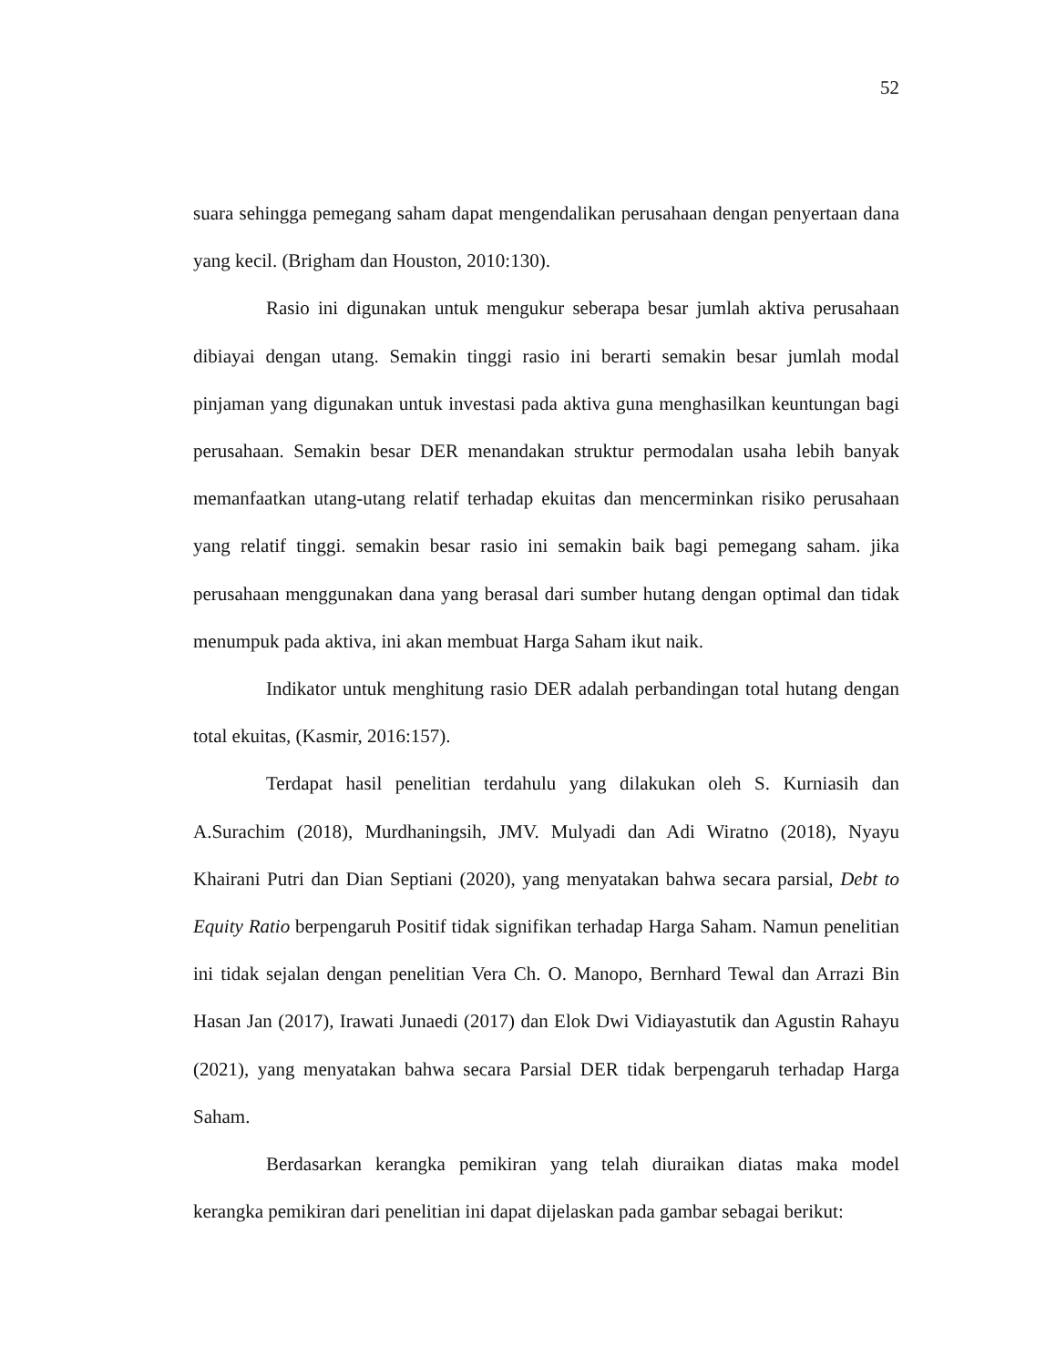52
suara sehingga pemegang saham dapat mengendalikan perusahaan dengan penyertaan dana yang kecil. (Brigham dan Houston, 2010:130).
Rasio ini digunakan untuk mengukur seberapa besar jumlah aktiva perusahaan dibiayai dengan utang. Semakin tinggi rasio ini berarti semakin besar jumlah modal pinjaman yang digunakan untuk investasi pada aktiva guna menghasilkan keuntungan bagi perusahaan. Semakin besar DER menandakan struktur permodalan usaha lebih banyak memanfaatkan utang-utang relatif terhadap ekuitas dan mencerminkan risiko perusahaan yang relatif tinggi. semakin besar rasio ini semakin baik bagi pemegang saham. jika perusahaan menggunakan dana yang berasal dari sumber hutang dengan optimal dan tidak menumpuk pada aktiva, ini akan membuat Harga Saham ikut naik.
Indikator untuk menghitung rasio DER adalah perbandingan total hutang dengan total ekuitas, (Kasmir, 2016:157).
Terdapat hasil penelitian terdahulu yang dilakukan oleh S. Kurniasih dan A.Surachim (2018), Murdhaningsih, JMV. Mulyadi dan Adi Wiratno (2018), Nyayu Khairani Putri dan Dian Septiani (2020), yang menyatakan bahwa secara parsial, Debt to Equity Ratio berpengaruh Positif tidak signifikan terhadap Harga Saham. Namun penelitian ini tidak sejalan dengan penelitian Vera Ch. O. Manopo, Bernhard Tewal dan Arrazi Bin Hasan Jan (2017), Irawati Junaedi (2017) dan Elok Dwi Vidiayastutik dan Agustin Rahayu (2021), yang menyatakan bahwa secara Parsial DER tidak berpengaruh terhadap Harga Saham.
Berdasarkan kerangka pemikiran yang telah diuraikan diatas maka model kerangka pemikiran dari penelitian ini dapat dijelaskan pada gambar sebagai berikut: